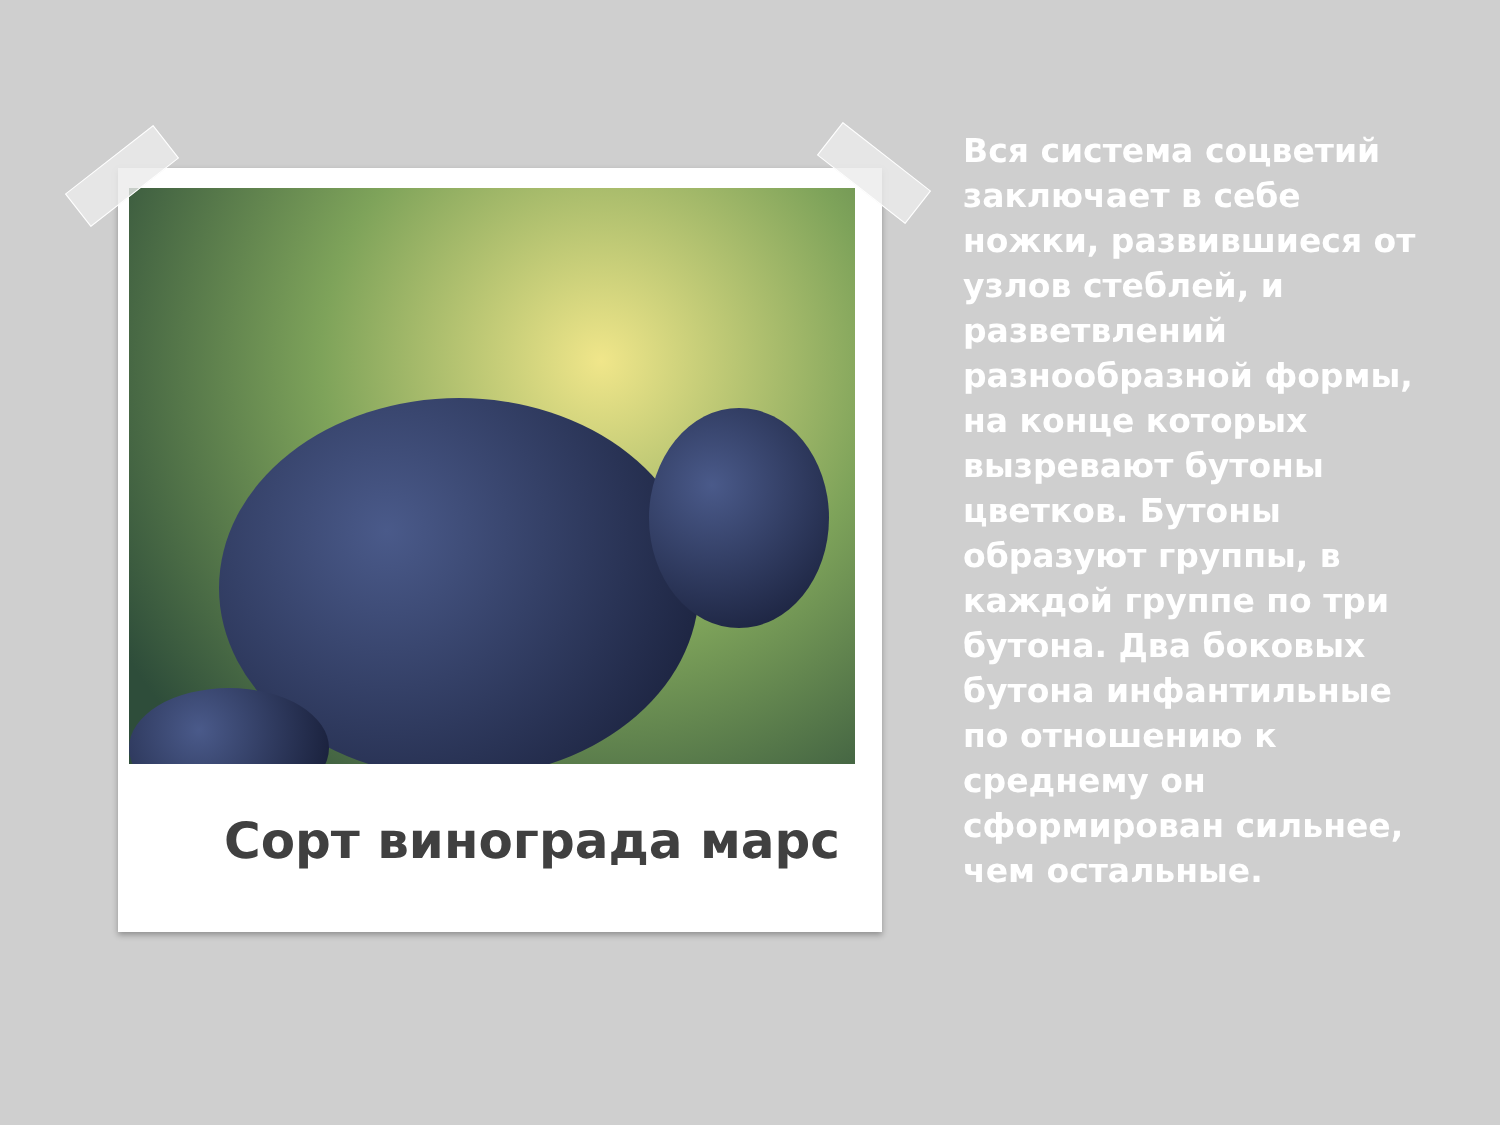Сорт винограда марс
Вся система соцветий заключает в себе ножки, развившиеся от узлов стеблей, и разветвлений разнообразной формы, на конце которых вызревают бутоны цветков. Бутоны образуют группы, в каждой группе по три бутона. Два боковых бутона инфантильные по отношению к среднему он сформирован сильнее, чем остальные.